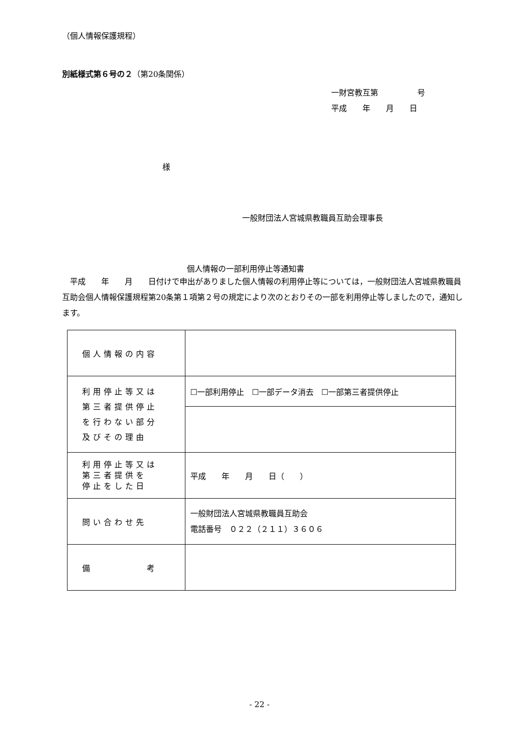（個人情報保護規程）
別紙様式第６号の２（第20条関係）
一財宮教互第　　　　　号
平成　　年　　月　　日
様
一般財団法人宮城県教職員互助会理事長
個人情報の一部利用停止等通知書
　平成　　年　　月　　日付けで申出がありました個人情報の利用停止等については，一般財団法人宮城県教職員互助会個人情報保護規程第20条第１項第２号の規定により次のとおりその一部を利用停止等しましたので，通知します。
| 個人情報の内容 | |
| 利用停止等又は 第三者提供停止 を行わない部分 及びその理由 | ☐一部利用停止 ☐一部データ消去 ☐一部第三者提供停止 |
| 利用停止等又は 第三者提供を 停止をした日 | 平成 年 月 日（ ） |
| 問い合わせ先 | 一般財団法人宮城県教職員互助会 電話番号 ０２２（２１１）３６０６ |
| 備 考 | |
- 22 -